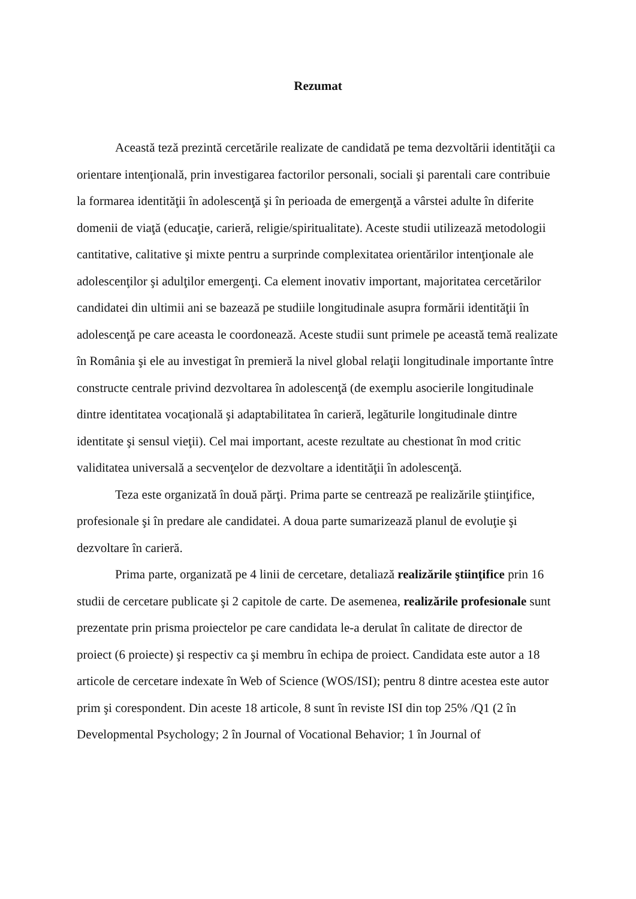Rezumat
Această teză prezintă cercetările realizate de candidată pe tema dezvoltării identităţii ca orientare intenţională, prin investigarea factorilor personali, sociali şi parentali care contribuie la formarea identităţii în adolescenţă şi în perioada de emergenţă a vârstei adulte în diferite domenii de viaţă (educaţie, carieră, religie/spiritualitate). Aceste studii utilizează metodologii cantitative, calitative şi mixte pentru a surprinde complexitatea orientărilor intenţionale ale adolescenţilor şi adulţilor emergenţi. Ca element inovativ important, majoritatea cercetărilor candidatei din ultimii ani se bazează pe studiile longitudinale asupra formării identităţii în adolescenţă pe care aceasta le coordonează. Aceste studii sunt primele pe această temă realizate în România şi ele au investigat în premieră la nivel global relaţii longitudinale importante între constructe centrale privind dezvoltarea în adolescenţă (de exemplu asocierile longitudinale dintre identitatea vocaţională şi adaptabilitatea în carieră, legăturile longitudinale dintre identitate şi sensul vieţii). Cel mai important, aceste rezultate au chestionat în mod critic validitatea universală a secvenţelor de dezvoltare a identităţii în adolescenţă.
Teza este organizată în două părţi. Prima parte se centrează pe realizările ştiinţifice, profesionale şi în predare ale candidatei. A doua parte sumarizează planul de evoluţie şi dezvoltare în carieră.
Prima parte, organizată pe 4 linii de cercetare, detaliază realizările ştiinţifice prin 16 studii de cercetare publicate şi 2 capitole de carte. De asemenea, realizările profesionale sunt prezentate prin prisma proiectelor pe care candidata le-a derulat în calitate de director de proiect (6 proiecte) şi respectiv ca şi membru în echipa de proiect. Candidata este autor a 18 articole de cercetare indexate în Web of Science (WOS/ISI); pentru 8 dintre acestea este autor prim şi corespondent. Din aceste 18 articole, 8 sunt în reviste ISI din top 25% /Q1 (2 în Developmental Psychology; 2 în Journal of Vocational Behavior; 1 în Journal of